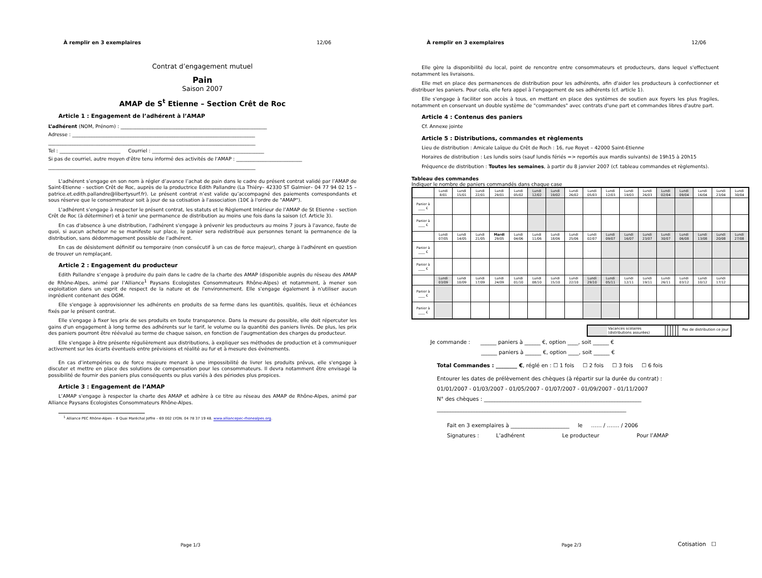À remplir en 3 exemplaires 12/06
Contrat d’engagement mutuel
Pain
Saison 2007
AMAP de S<sup>t</sup> Etienne – Section Crêt de Roc
Article 1 : Engagement de l’adhérent à l’AMAP
L’adhérent (NOM, Prénom) : ____________________________________________________________
Adresse : ___________________________________________________________________________
_____________________________________________________________________________________
Tel : _________________________ Courriel : ______________________________________________
Si pas de courriel, autre moyen d'être tenu informé des activités de l'AMAP : ___________________________
_____________________________________________________________________________________
L'adhérent s’engage en son nom à régler d’avance l’achat de pain dans le cadre du présent contrat validé par l’AMAP de Saint-Etienne - section Crêt de Roc, auprès de la productrice Edith Pallandre (La Thiéry– 42330 ST Galmier– 04 77 94 02 15 –patrice.et.edith.pallandre@libertysurf.fr). Le présent contrat n’est valide qu’accompagné des paiements correspondants et sous réserve que le consommateur soit à jour de sa cotisation à l'association (10€ à l'ordre de "AMAP").
L'adhérent s’engage à respecter le présent contrat, les statuts et le Règlement Intérieur de l’AMAP de St Etienne - section Crêt de Roc (à déterminer) et à tenir une permanence de distribution au moins une fois dans la saison (cf. Article 3).
En cas d'absence à une distribution, l'adhérent s'engage à prévenir les producteurs au moins 7 jours à l'avance, faute de quoi, si aucun acheteur ne se manifeste sur place, le panier sera redistribué aux personnes tenant la permanence de la distribution, sans dédommagement possible de l'adhérent.
En cas de désistement définitif ou temporaire (non consécutif à un cas de force majeur), charge à l'adhérent en question de trouver un remplaçant.
Article 2 : Engagement du producteur
Edith Pallandre s’engage à produire du pain dans le cadre de la charte des AMAP (disponible auprès du réseau des AMAP de Rhône-Alpes, animé par l’Alliance<sup>1</sup> Paysans Ecologistes Consommateurs Rhône-Alpes) et notamment, à mener son exploitation dans un esprit de respect de la nature et de l'environnement. Elle s'engage également à n'utiliser aucun ingrédient contenant des OGM.
Elle s'engage à approvisionner les adhérents en produits de sa ferme dans les quantités, qualités, lieux et échéances fixés par le présent contrat.
Elle s'engage à fixer les prix de ses produits en toute transparence. Dans la mesure du possible, elle doit répercuter les gains d'un engagement à long terme des adhérents sur le tarif, le volume ou la quantité des paniers livrés. De plus, les prix des paniers pourront être réévalué au terme de chaque saison, en fonction de l'augmentation des charges du producteur.
Elle s'engage à être présente régulièrement aux distributions, à expliquer ses méthodes de production et à communiquer activement sur les écarts éventuels entre prévisions et réalité au fur et à mesure des événements.
En cas d’intempéries ou de force majeure menant à une impossibilité de livrer les produits prévus, elle s'engage à discuter et mettre en place des solutions de compensation pour les consommateurs. Il devra notamment être envisagé la possibilité de fournir des paniers plus conséquents ou plus variés à des périodes plus propices.
Article 3 : Engagement de l’AMAP
L’AMAP s'engage à respecter la charte des AMAP et adhère à ce titre au réseau des AMAP de Rhône-Alpes, animé par Alliance Paysans Ecologistes Consommateurs Rhône-Alpes.
<sup>1</sup> Alliance PEC Rhône-Alpes – 8 Quai Maréchal Joffre – 69 002 LYON. 04 78 37 19 48. www.alliancepec-rhonealpes.org.
Page 1/3
À remplir en 3 exemplaires 12/06
Elle gère la disponibilité du local, point de rencontre entre consommateurs et producteurs, dans lequel s'effectuent notamment les livraisons.
Elle met en place des permanences de distribution pour les adhérents, afin d'aider les producteurs à confectionner et distribuer les paniers. Pour cela, elle fera appel à l’engagement de ses adhérents (cf. article 1).
Elle s'engage à faciliter son accès à tous, en mettant en place des systèmes de soutien aux foyers les plus fragiles, notamment en conservant un double système de "commandes" avec contrats d'une part et commandes libres d'autre part.
Article 4 : Contenus des paniers
Cf. Annexe jointe
Article 5 : Distributions, commandes et règlements
Lieu de distribution : Amicale Laïque du Crêt de Roch : 16, rue Royet – 42000 Saint-Etienne
Horaires de distribution : Les lundis soirs (sauf lundis fériés => reportés aux mardis suivants) de 19h15 à 20h15
Fréquence de distribution : Toutes les semaines, à partir du 8 janvier 2007 (cf. tableau commandes et règlements).
Tableau des commandes
Indiquer le nombre de paniers commandés dans chaque case
| | Lundi 8/01 | Lundi 15/01 | Lundi 22/01 | Lundi 29/01 | Lundi 05/02 | Lundi 12/02 | Lundi 19/02 | Lundi 26/02 | Lundi 05/03 | Lundi 12/03 | Lundi 19/03 | Lundi 26/03 | Lundi 02/04 | Lundi 09/04 | Lundi 16/04 | Lundi 23/04 | Lundi 30/04 |
| Panier à ____ € | | | | | | | | | | | | | | | | | |
| Panier à ____ € | | | | | | | | | | | | | | | | | |
| | Lundi 07/05 | Lundi 14/05 | Lundi 21/05 | Mardi 29/05 | Lundi 04/06 | Lundi 11/06 | Lundi 18/06 | Lundi 25/06 | Lundi 02/07 | Lundi 09/07 | Lundi 16/07 | Lundi 23/07 | Lundi 30/07 | Lundi 06/08 | Lundi 13/08 | Lundi 20/08 | Lundi 27/08 |
| Panier à ____ € | | | | | | | | | | | | | | | | | |
| Panier à ____ € | | | | | | | | | | | | | | | | | |
| | Lundi 03/09 | Lundi 10/09 | Lundi 17/09 | Lundi 24/09 | Lundi 01/10 | Lundi 08/10 | Lundi 15/10 | Lundi 22/10 | Lundi 29/10 | Lundi 05/11 | Lundi 12/11 | Lundi 19/11 | Lundi 26/11 | Lundi 03/12 | Lundi 10/12 | Lundi 17/12 | |
| Panier à ____ € | | | | | | | | | | | | | | | | | |
| Panier à ____ € | | | | | | | | | | | | | | | | | |
Vacances scolaires (distributions assurées) Pas de distribution ce jour
Je commande : ______ paniers à ______ €, option ____, soit ______ €
______ paniers à ______ €, option ____, soit ______ €
Total Commandes : ________ €, réglé en : ☐ 1 fois ☐ 2 fois ☐ 3 fois ☐ 6 fois
Entourer les dates de prélèvement des chèques (à répartir sur la durée du contrat) :
01/01/2007 - 01/03/2007 - 01/05/2007 - 01/07/2007 - 01/09/2007 - 01/11/2007
N° des chèques : ___________________________________________________________
_______________________________________________________________________
Fait en 3 exemplaires à ______________________ le …… / ……. / 2006
Signatures : L’adhérent Le producteur Pour l’AMAP
Page 2/3
Cotisation ☐